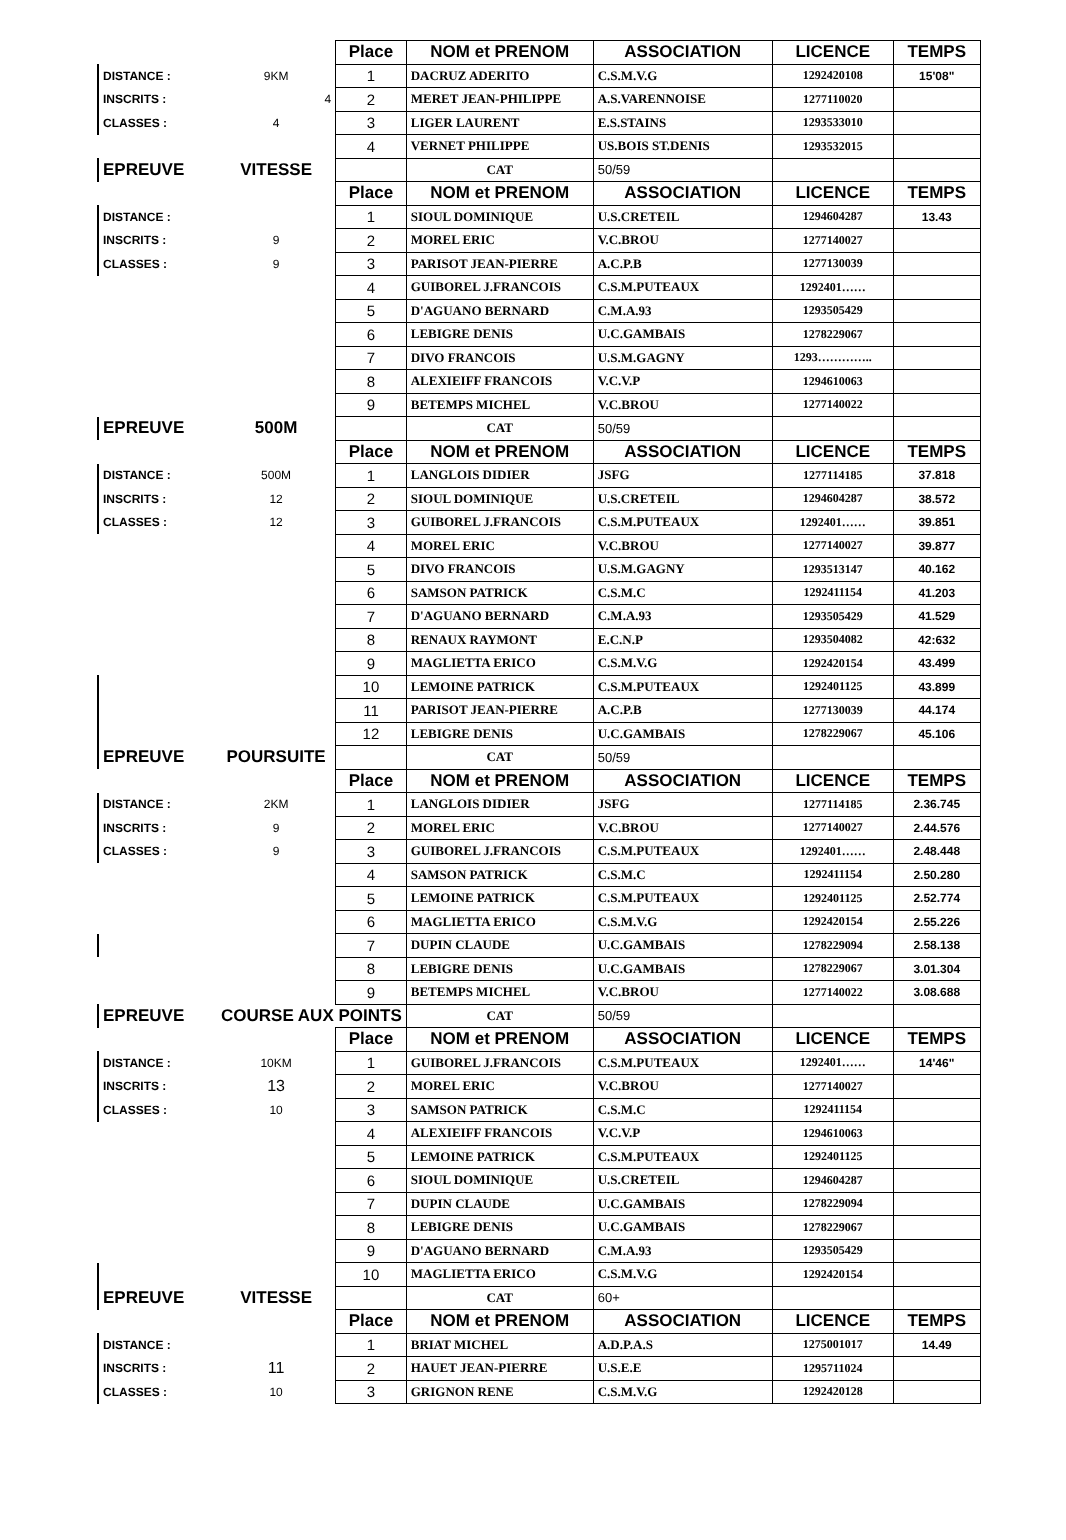| | | Place | NOM et PRENOM | ASSOCIATION | LICENCE | TEMPS |
| DISTANCE : | 9KM | 1 | DACRUZ ADERITO | C.S.M.V.G | 1292420108 | 15'08" |
| INSCRITS : | 4 | 2 | MERET JEAN-PHILIPPE | A.S.VARENNOISE | 1277110020 | |
| CLASSES : | 4 | 3 | LIGER LAURENT | E.S.STAINS | 1293533010 | |
| | | 4 | VERNET PHILIPPE | US.BOIS ST.DENIS | 1293532015 | |
| EPREUVE | VITESSE | | CAT | 50/59 | | |
| | | Place | NOM et PRENOM | ASSOCIATION | LICENCE | TEMPS |
| DISTANCE : | | 1 | SIOUL DOMINIQUE | U.S.CRETEIL | 1294604287 | 13.43 |
| INSCRITS : | 9 | 2 | MOREL ERIC | V.C.BROU | 1277140027 | |
| CLASSES : | 9 | 3 | PARISOT JEAN-PIERRE | A.C.P.B | 1277130039 | |
| | | 4 | GUIBOREL J.FRANCOIS | C.S.M.PUTEAUX | 1292401…… | |
| | | 5 | D'AGUANO BERNARD | C.M.A.93 | 1293505429 | |
| | | 6 | LEBIGRE DENIS | U.C.GAMBAIS | 1278229067 | |
| | | 7 | DIVO FRANCOIS | U.S.M.GAGNY | 1293………….. | |
| | | 8 | ALEXIEIFF FRANCOIS | V.C.V.P | 1294610063 | |
| | | 9 | BETEMPS MICHEL | V.C.BROU | 1277140022 | |
| EPREUVE | 500M | | CAT | 50/59 | | |
| | | Place | NOM et PRENOM | ASSOCIATION | LICENCE | TEMPS |
| DISTANCE : | 500M | 1 | LANGLOIS DIDIER | JSFG | 1277114185 | 37.818 |
| INSCRITS : | 12 | 2 | SIOUL DOMINIQUE | U.S.CRETEIL | 1294604287 | 38.572 |
| CLASSES : | 12 | 3 | GUIBOREL J.FRANCOIS | C.S.M.PUTEAUX | 1292401…… | 39.851 |
| | | 4 | MOREL ERIC | V.C.BROU | 1277140027 | 39.877 |
| | | 5 | DIVO FRANCOIS | U.S.M.GAGNY | 1293513147 | 40.162 |
| | | 6 | SAMSON PATRICK | C.S.M.C | 1292411154 | 41.203 |
| | | 7 | D'AGUANO BERNARD | C.M.A.93 | 1293505429 | 41.529 |
| | | 8 | RENAUX RAYMONT | E.C.N.P | 1293504082 | 42:632 |
| | | 9 | MAGLIETTA ERICO | C.S.M.V.G | 1292420154 | 43.499 |
| | | 10 | LEMOINE PATRICK | C.S.M.PUTEAUX | 1292401125 | 43.899 |
| | | 11 | PARISOT JEAN-PIERRE | A.C.P.B | 1277130039 | 44.174 |
| | | 12 | LEBIGRE DENIS | U.C.GAMBAIS | 1278229067 | 45.106 |
| EPREUVE | POURSUITE | | CAT | 50/59 | | |
| | | Place | NOM et PRENOM | ASSOCIATION | LICENCE | TEMPS |
| DISTANCE : | 2KM | 1 | LANGLOIS DIDIER | JSFG | 1277114185 | 2.36.745 |
| INSCRITS : | 9 | 2 | MOREL ERIC | V.C.BROU | 1277140027 | 2.44.576 |
| CLASSES : | 9 | 3 | GUIBOREL J.FRANCOIS | C.S.M.PUTEAUX | 1292401…… | 2.48.448 |
| | | 4 | SAMSON PATRICK | C.S.M.C | 1292411154 | 2.50.280 |
| | | 5 | LEMOINE PATRICK | C.S.M.PUTEAUX | 1292401125 | 2.52.774 |
| | | 6 | MAGLIETTA ERICO | C.S.M.V.G | 1292420154 | 2.55.226 |
| | | 7 | DUPIN CLAUDE | U.C.GAMBAIS | 1278229094 | 2.58.138 |
| | | 8 | LEBIGRE DENIS | U.C.GAMBAIS | 1278229067 | 3.01.304 |
| | | 9 | BETEMPS MICHEL | V.C.BROU | 1277140022 | 3.08.688 |
| EPREUVE | COURSE AUX POINTS | | CAT | 50/59 | | |
| | | Place | NOM et PRENOM | ASSOCIATION | LICENCE | TEMPS |
| DISTANCE : | 10KM | 1 | GUIBOREL J.FRANCOIS | C.S.M.PUTEAUX | 1292401…… | 14'46" |
| INSCRITS : | 13 | 2 | MOREL ERIC | V.C.BROU | 1277140027 | |
| CLASSES : | 10 | 3 | SAMSON PATRICK | C.S.M.C | 1292411154 | |
| | | 4 | ALEXIEIFF FRANCOIS | V.C.V.P | 1294610063 | |
| | | 5 | LEMOINE PATRICK | C.S.M.PUTEAUX | 1292401125 | |
| | | 6 | SIOUL DOMINIQUE | U.S.CRETEIL | 1294604287 | |
| | | 7 | DUPIN CLAUDE | U.C.GAMBAIS | 1278229094 | |
| | | 8 | LEBIGRE DENIS | U.C.GAMBAIS | 1278229067 | |
| | | 9 | D'AGUANO BERNARD | C.M.A.93 | 1293505429 | |
| | | 10 | MAGLIETTA ERICO | C.S.M.V.G | 1292420154 | |
| EPREUVE | VITESSE | | CAT | 60+ | | |
| | | Place | NOM et PRENOM | ASSOCIATION | LICENCE | TEMPS |
| DISTANCE : | | 1 | BRIAT MICHEL | A.D.P.A.S | 1275001017 | 14.49 |
| INSCRITS : | 11 | 2 | HAUET JEAN-PIERRE | U.S.E.E | 1295711024 | |
| CLASSES : | 10 | 3 | GRIGNON RENE | C.S.M.V.G | 1292420128 | |